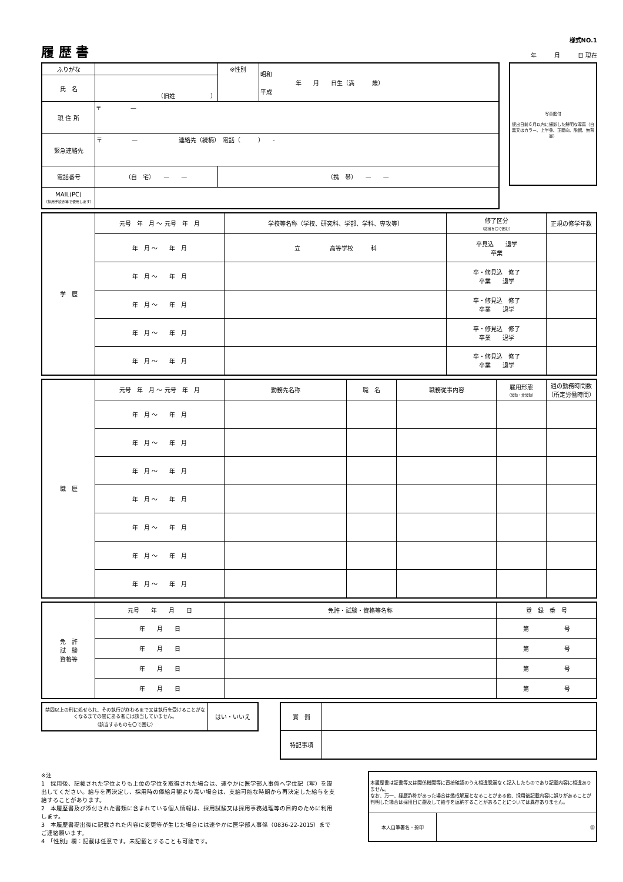履 歴 書
様式NO.1
年　　　月　　　日 現在
| ふりがな | | ※性別 | 昭和 年 月 日生（満 歳） 平成 |
| 氏 名 | （旧姓 ） | | |
| 現 住 所 | 〒 — | | |
| 緊急連絡先 | 〒 — 連絡先（続柄） 電話（ ） - | | |
| 電話番号 | （自 宅） — — | （携 帯） — — | |
| MAIL(PC) （採用手続き等で使用します） | | | |
写真貼付
提出日前６月以内に撮影した鮮明な写真（白黒又はカラー、上半身、正面向、脱帽、無背景）
| 学 歴 | 元号 年 月 〜 元号 年 月 | 学校等名称（学校、研究科、学部、学科、専攻等） | 修了区分 （該当を〇で囲む） | 正規の修学年数 |
| | 年 月 〜 年 月 | 立 高等学校 科 | 卒見込 退学 卒業 | |
| | 年 月 〜 年 月 | | 卒・修見込 修了 卒業 退学 | |
| | 年 月 〜 年 月 | | 卒・修見込 修了 卒業 退学 | |
| | 年 月 〜 年 月 | | 卒・修見込 修了 卒業 退学 | |
| | 年 月 〜 年 月 | | 卒・修見込 修了 卒業 退学 | |
| 職 歴 | 元号 年 月 〜 元号 年 月 | 勤務先名称 | 職 名 | 職務従事内容 | 雇用形態 （常勤・非常勤） | 週の勤務時間数 （所定労働時間） |
| | 年 月 〜 年 月 | | | | | |
| | 年 月 〜 年 月 | | | | | |
| | 年 月 〜 年 月 | | | | | |
| | 年 月 〜 年 月 | | | | | |
| | 年 月 〜 年 月 | | | | | |
| | 年 月 〜 年 月 | | | | | |
| | 年 月 〜 年 月 | | | | | |
| 免 許 試 験 資格等 | 元号 年 月 日 | 免許・試験・資格等名称 | 登 録 番 号 |
| | 年 月 日 | | 第 号 |
| | 年 月 日 | | 第 号 |
| | 年 月 日 | | 第 号 |
| | 年 月 日 | | 第 号 |
| 禁固以上の刑に処せられ、その執行が終わるまで又は執行を受けることがなくなるまでの間にある者には該当していません。 （該当するものを〇で囲む） | はい・いいえ |
| 賞 罰 | |
| 特記事項 | |
※注
1　採用後、記載された学位よりも上位の学位を取得された場合は、速やかに医学部人事係へ学位記（写）を提出してください。給与を再決定し、採用時の俸給月額より高い場合は、支給可能な時期から再決定した給与を支給することがあります。
2　本履歴書及び添付された書類に含まれている個人情報は、採用試験又は採用事務処理等の目的のために利用します。
3　本履歴書提出後に記載された内容に変更等が生じた場合には速やかに医学部人事係（0836-22-2015）までご連絡願います。
4　「性別」欄：記載は任意です。未記載とすることも可能です。
| 本履歴書は証書等又は関係機関等に直接確認のうえ相違脱漏なく記入したものであり記載内容に相違ありません。 なお、万一、経歴詐称があった場合は懲戒解雇となることがある他、採用後記載内容に誤りがあることが判明した場合は採用日に遡及して給与を返納することがあることについては異存ありません。 | |
| 本人自筆署名・捺印 | ㊞ |